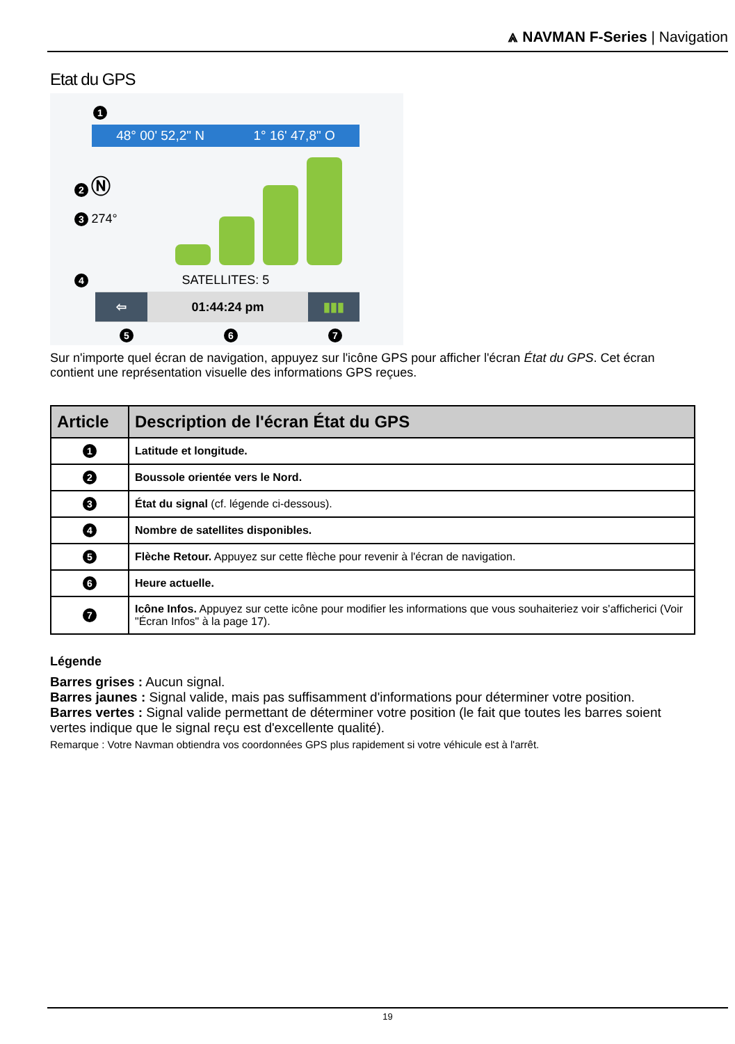⩓ NAVMAN F-Series | Navigation
Etat du GPS
1
48° 00' 52,2" N 1° 16' 47,8" O
2 Ⓝ
3 274°
4 SATELLITES: 5
⇦ 01:44:24 pm ▮▮▮
5 6 7
Sur n'importe quel écran de navigation, appuyez sur l'icône GPS pour afficher l'écran État du GPS. Cet écran contient une représentation visuelle des informations GPS reçues.
| Article | Description de l'écran État du GPS |
| --- | --- |
| 1 | Latitude et longitude. |
| 2 | Boussole orientée vers le Nord. |
| 3 | État du signal (cf. légende ci-dessous). |
| 4 | Nombre de satellites disponibles. |
| 5 | Flèche Retour. Appuyez sur cette flèche pour revenir à l'écran de navigation. |
| 6 | Heure actuelle. |
| 7 | Icône Infos. Appuyez sur cette icône pour modifier les informations que vous souhaiteriez voir s'afficherici (Voir "Écran Infos" à la page 17). |
Légende
Barres grises : Aucun signal.
Barres jaunes : Signal valide, mais pas suffisamment d'informations pour déterminer votre position.
Barres vertes : Signal valide permettant de déterminer votre position (le fait que toutes les barres soient vertes indique que le signal reçu est d'excellente qualité).
Remarque : Votre Navman obtiendra vos coordonnées GPS plus rapidement si votre véhicule est à l'arrêt.
19